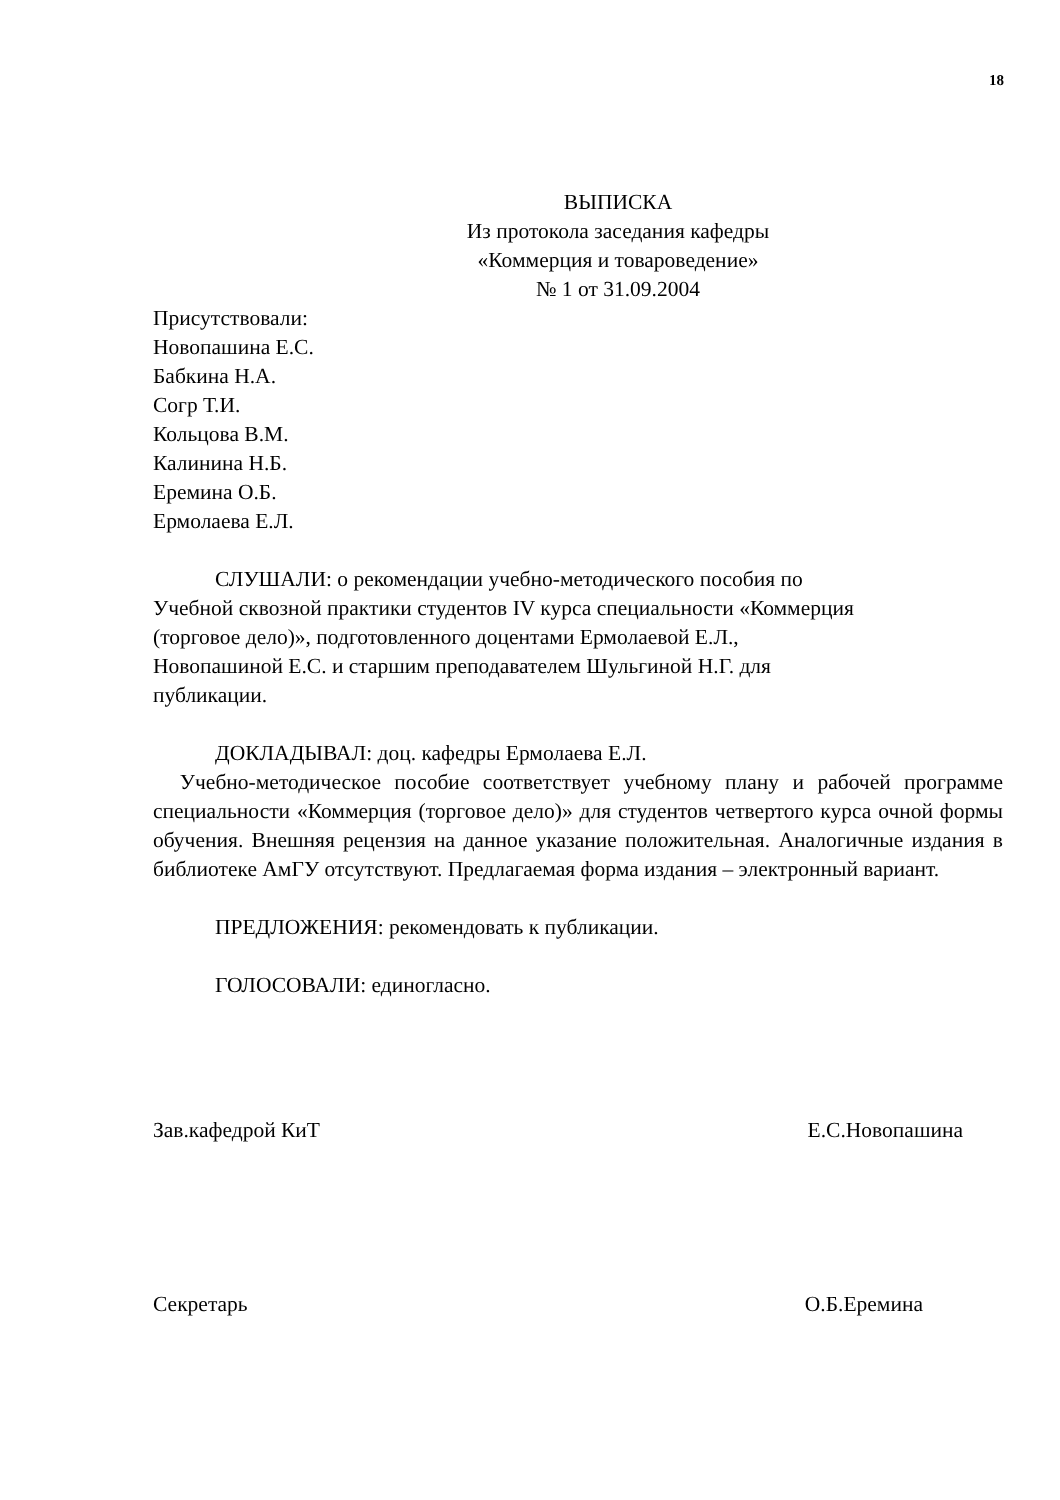18
ВЫПИСКА
Из протокола заседания кафедры
«Коммерция и товароведение»
№ 1 от 31.09.2004
Присутствовали:
Новопашина Е.С.
Бабкина Н.А.
Согр Т.И.
Кольцова В.М.
Калинина Н.Б.
Еремина О.Б.
Ермолаева Е.Л.
СЛУШАЛИ: о рекомендации учебно-методического пособия по
Учебной сквозной практики студентов IV курса специальности «Коммерция
(торговое дело)», подготовленного доцентами Ермолаевой Е.Л.,
Новопашиной Е.С. и старшим преподавателем Шульгиной Н.Г. для
публикации.
ДОКЛАДЫВАЛ: доц. кафедры Ермолаева Е.Л.
Учебно-методическое пособие соответствует учебному плану и рабочей программе специальности «Коммерция (торговое дело)» для студентов четвертого курса очной формы обучения. Внешняя рецензия на данное указание положительная. Аналогичные издания в библиотеке АмГУ отсутствуют. Предлагаемая форма издания – электронный вариант.
ПРЕДЛОЖЕНИЯ: рекомендовать к публикации.
ГОЛОСОВАЛИ: единогласно.
Зав.кафедрой КиТ Е.С.Новопашина
Секретарь О.Б.Еремина